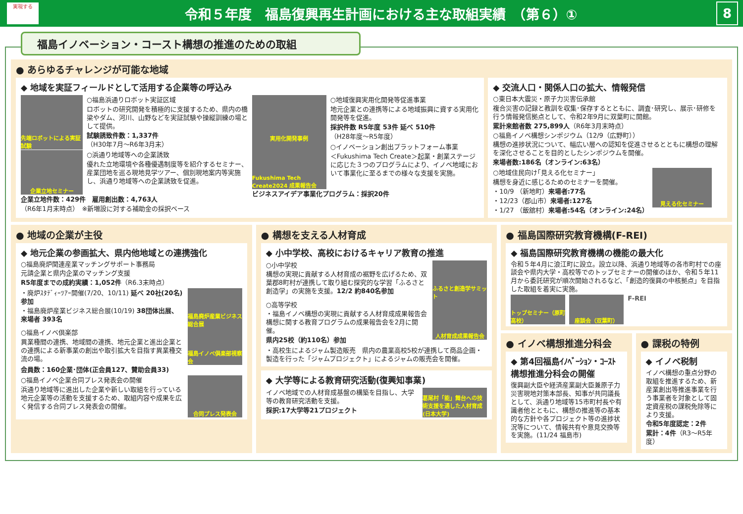実現する
令和５年度　福島復興再生計画における主な取組実績　（第６）①
8
福島イノベーション・コースト構想の推進のための取組
● あらゆるチャレンジが可能な地域
◆ 地域を実証フィールドとして活用する企業等の呼込み
先端ロボットによる実証試験
○福島浜通りロボット実証区域
ロボットの研究開発を積極的に支援するため、県内の橋梁やダム、河川、山野などを実証試験や操縦訓練の場として提供。
試験誘致件数：1,337件
（H30年7月～R6年3月末）
企業立地セミナー
○浜通り地域等への企業誘致
優れた立地環境や各種優遇制度等を紹介するセミナー、産業団地を巡る現地見学ツアー、個別現地案内等実施し、浜通り地域等への企業誘致を促進。
企業立地件数：429件　雇用創出数：4,763人
（R6年1月末時点）　※新増設に対する補助金の採択ベース
実用化開発事例
○地域復興実用化開発等促進事業
地元企業との連携等による地域振興に資する実用化開発等を促進。
採択件数 R5年度 53件 延べ 510件
（H28年度～R5年度）
Fukushima Tech Create2024 成果報告会
○イノベーション創出プラットフォーム事業
＜Fukushima Tech Create＞起業・創業ステージに応じた３つのプログラムにより、イノベ地域において事業化に至るまでの様々な支援を実施。
ビジネスアイデア事業化プログラム：採択20件
◆ 交流人口・関係人口の拡大、情報発信
○東日本大震災・原子力災害伝承館
複合災害の記録と教訓を収集･保存するとともに、調査･研究し、展示･研修を行う情報発信拠点として、令和2年9月に双葉町に開館。
累計来館者数 275,899人（R6年3月末時点）
○福島イノベ構想シンポジウム（12/9（広野町））
構想の進捗状況について、幅広い層への認知を促進させるとともに構想の理解を深化させることを目的としたシンポジウムを開催。
来場者数:186名（オンライン:63名）
○地域住民向け｢見える化セミナー｣
構想を身近に感じるためのセミナーを開催。
・10/9 （新地町）来場者:77名
・12/23（郡山市）来場者:127名
・1/27 （飯舘村）来場者:54名（オンライン:24名）
見える化セミナー
● 地域の企業が主役
◆ 地元企業の参画拡大、県内他地域との連携強化
○福島廃炉関連産業マッチングサポート事務局
元請企業と県内企業のマッチング支援
R5年度までの成約実績：1,052件（R6.3末時点）
・廃炉ｽﾀﾃﾞｨｰﾂｱｰ開催(7/20、10/11) 延べ 20社(20名)参加
・福島廃炉産業ビジネス総合展(10/19) 38団体出展、来場者 393名
福島廃炉産業ビジネス総合展
○福島イノベ倶楽部
異業種間の連携、地域間の連携、地元企業と進出企業との連携による新事業の創出や取引拡大を目指す異業種交流の場。
福島イノベ倶楽部視察会
会員数：160企業･団体(正会員127、賛助会員33)
○福島イノベ企業合同プレス発表会の開催
浜通り地域等に進出した企業や新しい取組を行っている地元企業等の活動を支援するため、取組内容や成果を広く発信する合同プレス発表会の開催。
合同プレス発表会
● 構想を支える人材育成
◆ 小中学校、高校におけるキャリア教育の推進
○小中学校
構想の実現に貢献する人材育成の裾野を広げるため、双葉郡8町村が連携して取り組む探究的な学習「ふるさと創造学」の実施を支援。12/2 約840名参加
ふるさと創造学サミット
○高等学校
・福島イノベ構想の実現に貢献する人材育成成果報告会　構想に関する教育プログラムの成果報告会を2月に開催。
県内25校（約110名）参加
人材育成成果報告会
・高校生によるジャム製造販売　県内の農業高校5校が連携して商品企画・製造を行った「ジャムプロジェクト」によるジャムの販売会を開催。
◆ 大学等による教育研究活動(復興知事業)
イノベ地域での人材育成基盤の構築を目指し、大学等の教育研究活動を支援。
採択:17大学等21プロジェクト
葛尾村「能」舞台への技術支援を通した人材育成(日本大学)
● 福島国際研究教育機構(F-REI)
◆ 福島国際研究教育機構の機能の最大化
令和５年4月に浪江町に設立。設立以降、浜通り地域等の各市町村での座談会や県内大学・高校等でのトップセミナーの開催のほか、令和５年11月から委託研究が順次開始されるなど、「創造的復興の中核拠点」を目指した取組を着実に実施。
トップセミナー（原町高校）
座談会（双葉町）
F-REI
● イノベ構想推進分科会
◆ 第4回福島ｲﾉﾍﾞｰｼｮﾝ・ｺｰｽﾄ構想推進分科会の開催
復興副大臣や経済産業副大臣兼原子力災害現地対策本部長、知事が共同議長として、浜通り地域等15市町村長や有識者他とともに、構想の推進等の基本的な方針や各プロジェクト等の進捗状況等について、情報共有や意見交換等を実施。(11/24 福島市)
● 課税の特例
◆ イノベ税制
イノベ構想の重点分野の取組を推進するため、新産業創出等推進事業を行う事業者を対象として固定資産税の課税免除等により支援。
令和5年度認定：2件
累計：4件（R3～R5年度）